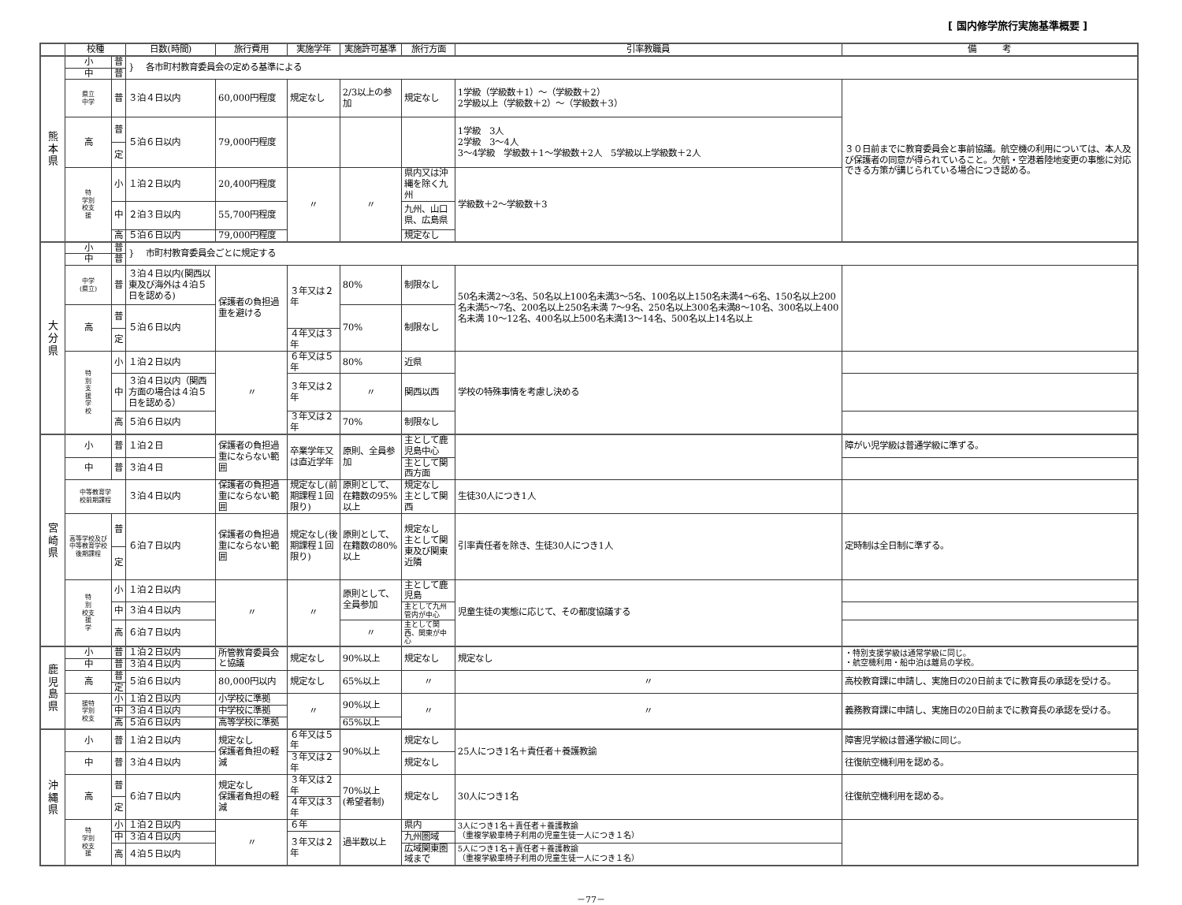[ 国内修学旅行実施基準概要 ]
| | 校種 | | 日数(時間) | 旅行費用 | 実施学年 | 実施許可基準 | 旅行方面 | 引率教職員 | 備 考 |
| --- | --- | --- | --- | --- | --- | --- | --- | --- | --- |
| 熊 本 県 | 小 | 普 | } 各市町村教育委員会の定める基準による | | | | | | |
| | 中 | 普 | | | | | | | |
| | 県立 中学 | 普 | ３泊４日以内 | 60,000円程度 | 規定なし | 2/3以上の参加 | 規定なし | 1学級（学級数＋1）～（学級数＋2） 2学級以上（学級数＋2）～（学級数＋3） | ３０日前までに教育委員会と事前協議。航空機の利用については、本人及び保護者の同意が得られていること。欠航・空港着陸地変更の事態に対応できる方策が講じられている場合につき認める。 |
| | 高 | 普 | ５泊６日以内 | 79,000円程度 | | | | 1学級 3人 2学級 3～4人 3～4学級 学級数＋1～学級数＋2人 5学級以上学級数＋2人 | |
| | | 定 | | | | | | | |
| | 特 学別 校支 援 | 小 | １泊２日以内 | 20,400円程度 | 〃 | 〃 | 県内又は沖縄を除く九州 | 学級数＋2～学級数＋3 | |
| | | 中 | ２泊３日以内 | 55,700円程度 | | | 九州、山口県、広島県 | | |
| | | 高 | ５泊６日以内 | 79,000円程度 | | | 規定なし | | |
| 大 分 県 | 小 | 普 | } 市町村教育委員会ごとに規定する | | | | | | |
| | 中 | 普 | | | | | | | |
| | 中学 (県立) | 普 | ３泊４日以内(関西以東及び海外は４泊５日を認める) | 保護者の負担過重を避ける | ３年又は２年 | 80% | 制限なし | 50名未満2～3名、50名以上100名未満3～5名、100名以上150名未満4～6名、150名以上200名未満5～7名、200名以上250名未満 7～9名、250名以上300名未満8～10名、300名以上400名未満 10～12名、400名以上500名未満13～14名、500名以上14名以上 | |
| | 高 | 普 | ５泊６日以内 | | | 70% | 制限なし | | |
| | | 定 | | | ４年又は３年 | | | | |
| | 特 別 支 援 学 校 | 小 | １泊２日以内 | 〃 | ６年又は５年 | 80% | 近県 | 学校の特殊事情を考慮し決める | |
| | | 中 | ３泊４日以内（関西方面の場合は４泊５日を認める） | | ３年又は２年 | 〃 | 関西以西 | | |
| | | 高 | ５泊６日以内 | | ３年又は２年 | 70% | 制限なし | | |
| 宮 崎 県 | 小 | 普 | １泊２日 | 保護者の負担過重にならない範囲 | 卒業学年又は直近学年 | 原則、全員参加 | 主として鹿児島中心 | | 障がい児学級は普通学級に準ずる。 |
| | 中 | 普 | ３泊４日 | | | | 主として関西方面 | | |
| | 中等教育学 校前期課程 | | ３泊４日以内 | 保護者の負担過重にならない範囲 | 規定なし(前期課程１回限り) | 原則として、在籍数の95%以上 | 規定なし 主として関西 | 生徒30人につき1人 | |
| | 高等学校及び中等教育学校後期課程 | 普 | ６泊７日以内 | 保護者の負担過重にならない範囲 | 規定なし(後期課程１回限り) | 原則として、在籍数の80%以上 | 規定なし 主として関東及び関東近隣 | 引率責任者を除き、生徒30人につき1人 | 定時制は全日制に準ずる。 |
| | | 定 | | | | | | | |
| | 特 別 校支 援 学 | 小 | １泊２日以内 | 〃 | 〃 | 原則として、全員参加 | 主として鹿児島 | 児童生徒の実態に応じて、その都度協議する | |
| | | 中 | ３泊４日以内 | | | | 主として九州管内が中心 | | |
| | | 高 | ６泊７日以内 | | | 〃 | 主として関西、関東が中心 | | |
| 鹿 児 島 県 | 小 | 普 | １泊２日以内 | 所管教育委員会と協議 | 規定なし | 90%以上 | 規定なし | 規定なし | ・特別支援学級は通常学級に同じ。 ・航空機利用・船中泊は離島の学校。 |
| | 中 | 普 | ３泊４日以内 | | | | | | |
| | 高 | 普 | ５泊６日以内 | 80,000円以内 | 規定なし | 65%以上 | 〃 | 〃 | 高校教育課に申請し、実施日の20日前までに教育長の承認を受ける。 |
| | | 定 | | | | | | | |
| | 援特 学別 校支 | 小 | １泊２日以内 | 小学校に準拠 | 〃 | 90%以上 | 〃 | 〃 | 義務教育課に申請し、実施日の20日前までに教育長の承認を受ける。 |
| | | 中 | ３泊４日以内 | 中学校に準拠 | | | | | |
| | | 高 | ５泊６日以内 | 高等学校に準拠 | | 65%以上 | | | |
| 沖 縄 県 | 小 | 普 | １泊２日以内 | 規定なし 保護者負担の軽減 | ６年又は５年 | 90%以上 | 規定なし | 25人につき1名＋責任者＋養護教諭 | 障害児学級は普通学級に同じ。 |
| | 中 | 普 | ３泊４日以内 | | ３年又は２年 | | 規定なし | | 往復航空機利用を認める。 |
| | 高 | 普 | ６泊７日以内 | 規定なし 保護者負担の軽減 | ３年又は２年 | 70%以上 (希望者制) | 規定なし | 30人につき1名 | 往復航空機利用を認める。 |
| | | 定 | | | ４年又は３年 | | | | |
| | 特 学別 校支 援 | 小 | １泊２日以内 | 〃 | ６年 | 過半数以上 | 県内 | 3人につき1名＋責任者＋養護教諭 （重複学級車椅子利用の児童生徒一人につき１名） | |
| | | 中 | ３泊４日以内 | | ３年又は２年 | | 九州圏域 | | |
| | | 高 | ４泊５日以内 | | | | 広域関東圏域まで | 5人につき1名＋責任者＋養護教諭 （重複学級車椅子利用の児童生徒一人につき１名） | |
－77－